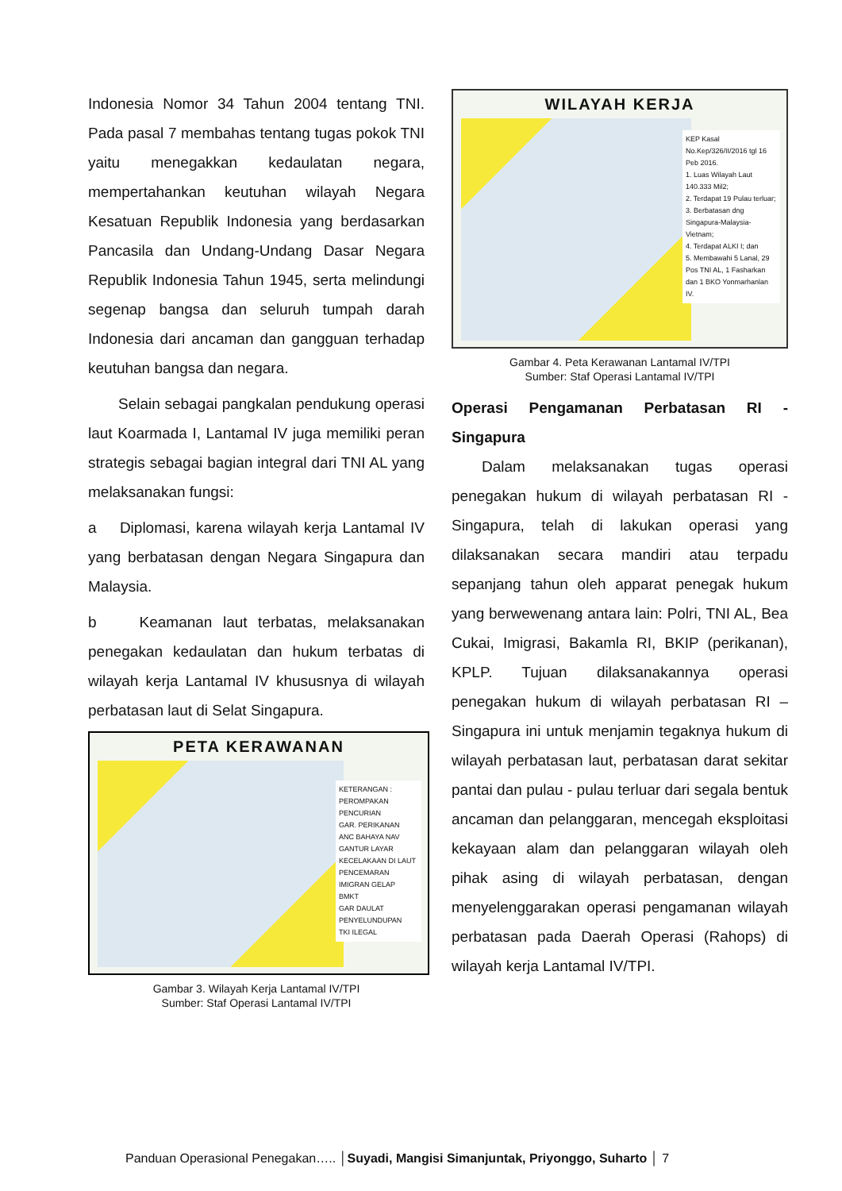Indonesia Nomor 34 Tahun 2004 tentang TNI. Pada pasal 7 membahas tentang tugas pokok TNI yaitu menegakkan kedaulatan negara, mempertahankan keutuhan wilayah Negara Kesatuan Republik Indonesia yang berdasarkan Pancasila dan Undang-Undang Dasar Negara Republik Indonesia Tahun 1945, serta melindungi segenap bangsa dan seluruh tumpah darah Indonesia dari ancaman dan gangguan terhadap keutuhan bangsa dan negara.
Selain sebagai pangkalan pendukung operasi laut Koarmada I, Lantamal IV juga memiliki peran strategis sebagai bagian integral dari TNI AL yang melaksanakan fungsi:
a Diplomasi, karena wilayah kerja Lantamal IV yang berbatasan dengan Negara Singapura dan Malaysia.
b Keamanan laut terbatas, melaksanakan penegakan kedaulatan dan hukum terbatas di wilayah kerja Lantamal IV khususnya di wilayah perbatasan laut di Selat Singapura.
PETA KERAWANAN
KETERANGAN :
PEROMPAKAN
PENCURIAN
GAR. PERIKANAN
ANC BAHAYA NAV
GANTUR LAYAR
KECELAKAAN DI LAUT
PENCEMARAN
IMIGRAN GELAP
BMKT
GAR DAULAT
PENYELUNDUPAN
TKI ILEGAL
Gambar 3. Wilayah Kerja Lantamal IV/TPI
Sumber: Staf Operasi Lantamal IV/TPI
WILAYAH KERJA
KEP Kasal No.Kep/326/II/2016 tgl 16 Peb 2016.
1. Luas Wilayah Laut 140.333 Mil2;
2. Terdapat 19 Pulau terluar;
3. Berbatasan dng Singapura-Malaysia-Vietnam;
4. Terdapat ALKI I; dan
5. Membawahi 5 Lanal, 29 Pos TNI AL, 1 Fasharkan dan 1 BKO Yonmarhanlan IV.
Gambar 4. Peta Kerawanan Lantamal IV/TPI
Sumber: Staf Operasi Lantamal IV/TPI
Operasi Pengamanan Perbatasan RI - Singapura
Dalam melaksanakan tugas operasi penegakan hukum di wilayah perbatasan RI - Singapura, telah di lakukan operasi yang dilaksanakan secara mandiri atau terpadu sepanjang tahun oleh apparat penegak hukum yang berwewenang antara lain: Polri, TNI AL, Bea Cukai, Imigrasi, Bakamla RI, BKIP (perikanan), KPLP. Tujuan dilaksanakannya operasi penegakan hukum di wilayah perbatasan RI – Singapura ini untuk menjamin tegaknya hukum di wilayah perbatasan laut, perbatasan darat sekitar pantai dan pulau - pulau terluar dari segala bentuk ancaman dan pelanggaran, mencegah eksploitasi kekayaan alam dan pelanggaran wilayah oleh pihak asing di wilayah perbatasan, dengan menyelenggarakan operasi pengamanan wilayah perbatasan pada Daerah Operasi (Rahops) di wilayah kerja Lantamal IV/TPI.
Panduan Operasional Penegakan….. │Suyadi, Mangisi Simanjuntak, Priyonggo, Suharto │ 7